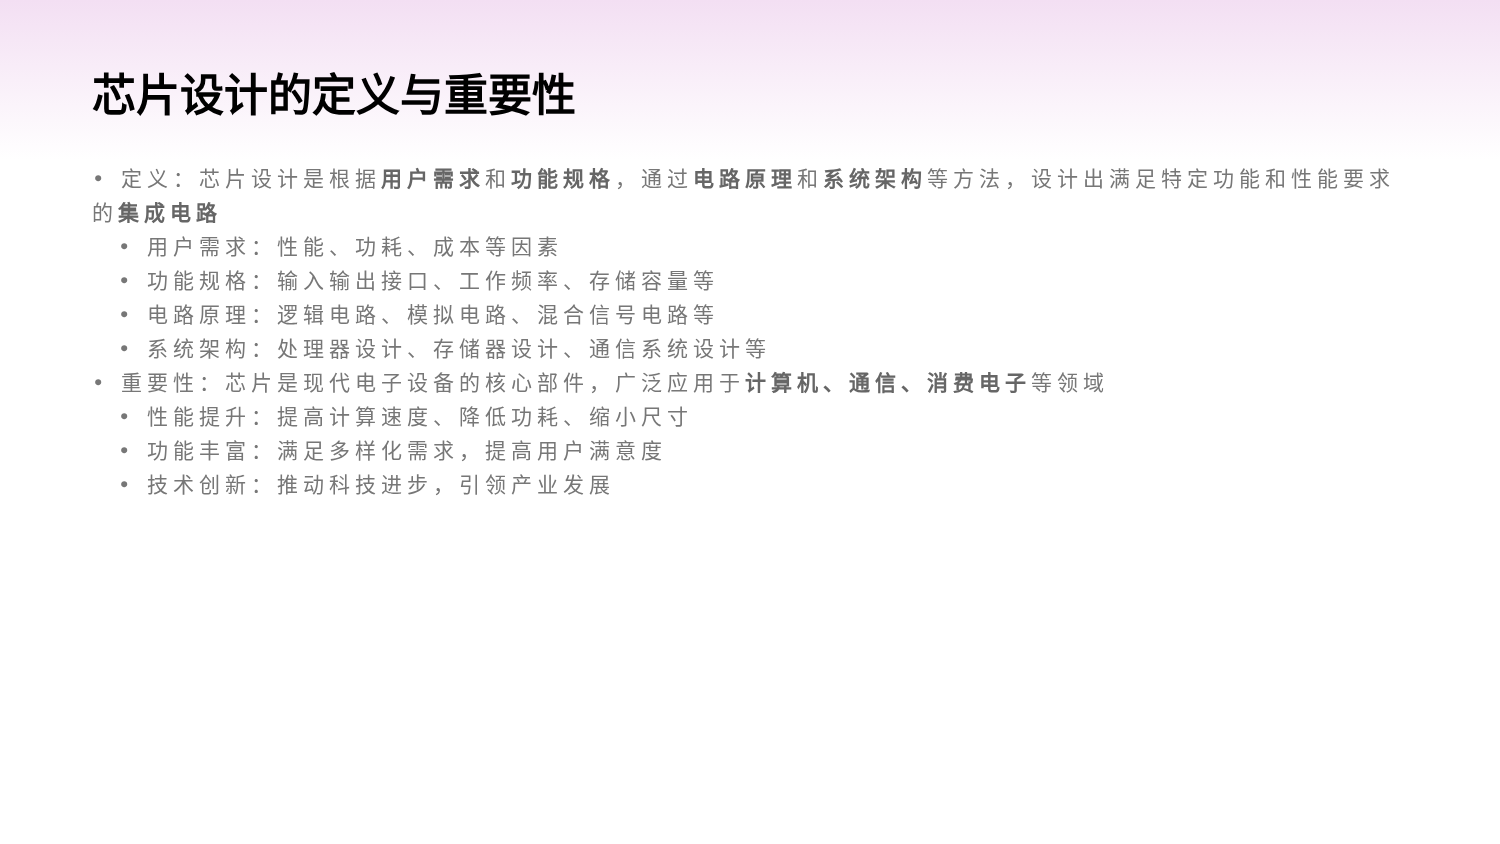芯片设计的定义与重要性
• 定义：芯片设计是根据用户需求和功能规格，通过电路原理和系统架构等方法，设计出满足特定功能和性能要求的集成电路
• 用户需求：性能、功耗、成本等因素
• 功能规格：输入输出接口、工作频率、存储容量等
• 电路原理：逻辑电路、模拟电路、混合信号电路等
• 系统架构：处理器设计、存储器设计、通信系统设计等
• 重要性：芯片是现代电子设备的核心部件，广泛应用于计算机、通信、消费电子等领域
• 性能提升：提高计算速度、降低功耗、缩小尺寸
• 功能丰富：满足多样化需求，提高用户满意度
• 技术创新：推动科技进步，引领产业发展